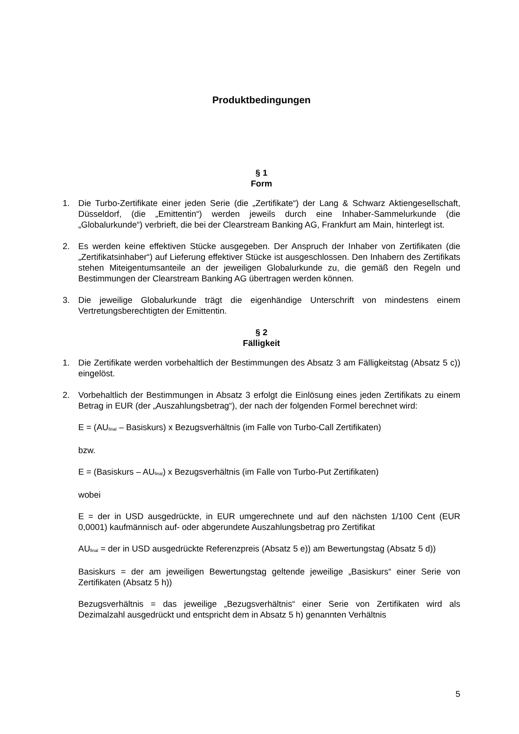Produktbedingungen
§ 1
Form
1. Die Turbo-Zertifikate einer jeden Serie (die „Zertifikate“) der Lang & Schwarz Aktiengesellschaft, Düsseldorf, (die „Emittentin“) werden jeweils durch eine Inhaber-Sammelurkunde (die „Globalurkunde“) verbrieft, die bei der Clearstream Banking AG, Frankfurt am Main, hinterlegt ist.
2. Es werden keine effektiven Stücke ausgegeben. Der Anspruch der Inhaber von Zertifikaten (die „Zertifikatsinhaber“) auf Lieferung effektiver Stücke ist ausgeschlossen. Den Inhabern des Zertifikats stehen Miteigentumsanteile an der jeweiligen Globalurkunde zu, die gemäß den Regeln und Bestimmungen der Clearstream Banking AG übertragen werden können.
3. Die jeweilige Globalurkunde trägt die eigenhändige Unterschrift von mindestens einem Vertretungsberechtigten der Emittentin.
§ 2
Fälligkeit
1. Die Zertifikate werden vorbehaltlich der Bestimmungen des Absatz 3 am Fälligkeitstag (Absatz 5 c)) eingelöst.
2. Vorbehaltlich der Bestimmungen in Absatz 3 erfolgt die Einlösung eines jeden Zertifikats zu einem Betrag in EUR (der „Auszahlungsbetrag“), der nach der folgenden Formel berechnet wird:
E = (AU<sub>final</sub> – Basiskurs) x Bezugsverhältnis (im Falle von Turbo-Call Zertifikaten)
bzw.
E = (Basiskurs – AU<sub>final</sub>) x Bezugsverhältnis (im Falle von Turbo-Put Zertifikaten)
wobei
E = der in USD ausgedrückte, in EUR umgerechnete und auf den nächsten 1/100 Cent (EUR 0,0001) kaufmännisch auf- oder abgerundete Auszahlungsbetrag pro Zertifikat
AU<sub>final</sub> = der in USD ausgedrückte Referenzpreis (Absatz 5 e)) am Bewertungstag (Absatz 5 d))
Basiskurs = der am jeweiligen Bewertungstag geltende jeweilige „Basiskurs“ einer Serie von Zertifikaten (Absatz 5 h))
Bezugsverhältnis = das jeweilige „Bezugsverhältnis“ einer Serie von Zertifikaten wird als Dezimalzahl ausgedrückt und entspricht dem in Absatz 5 h) genannten Verhältnis
5